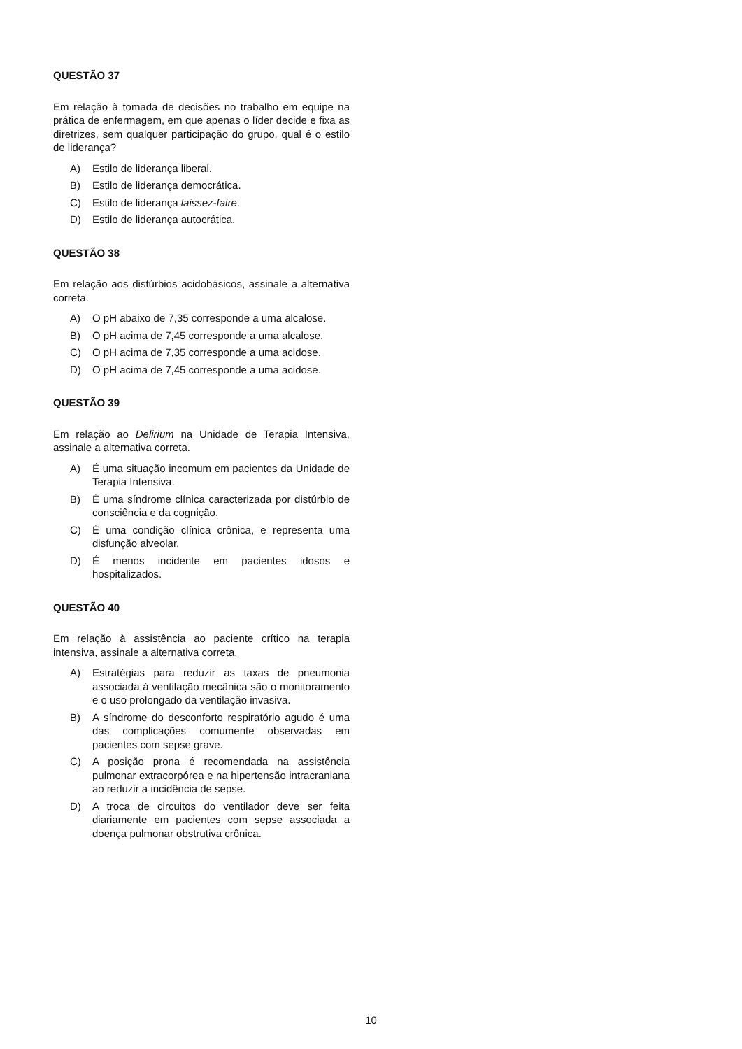QUESTÃO 37
Em relação à tomada de decisões no trabalho em equipe na prática de enfermagem, em que apenas o líder decide e fixa as diretrizes, sem qualquer participação do grupo, qual é o estilo de liderança?
A) Estilo de liderança liberal.
B) Estilo de liderança democrática.
C) Estilo de liderança laissez-faire.
D) Estilo de liderança autocrática.
QUESTÃO 38
Em relação aos distúrbios acidobásicos, assinale a alternativa correta.
A) O pH abaixo de 7,35 corresponde a uma alcalose.
B) O pH acima de 7,45 corresponde a uma alcalose.
C) O pH acima de 7,35 corresponde a uma acidose.
D) O pH acima de 7,45 corresponde a uma acidose.
QUESTÃO 39
Em relação ao Delirium na Unidade de Terapia Intensiva, assinale a alternativa correta.
A) É uma situação incomum em pacientes da Unidade de Terapia Intensiva.
B) É uma síndrome clínica caracterizada por distúrbio de consciência e da cognição.
C) É uma condição clínica crônica, e representa uma disfunção alveolar.
D) É menos incidente em pacientes idosos e hospitalizados.
QUESTÃO 40
Em relação à assistência ao paciente crítico na terapia intensiva, assinale a alternativa correta.
A) Estratégias para reduzir as taxas de pneumonia associada à ventilação mecânica são o monitoramento e o uso prolongado da ventilação invasiva.
B) A síndrome do desconforto respiratório agudo é uma das complicações comumente observadas em pacientes com sepse grave.
C) A posição prona é recomendada na assistência pulmonar extracorpórea e na hipertensão intracraniana ao reduzir a incidência de sepse.
D) A troca de circuitos do ventilador deve ser feita diariamente em pacientes com sepse associada a doença pulmonar obstrutiva crônica.
10